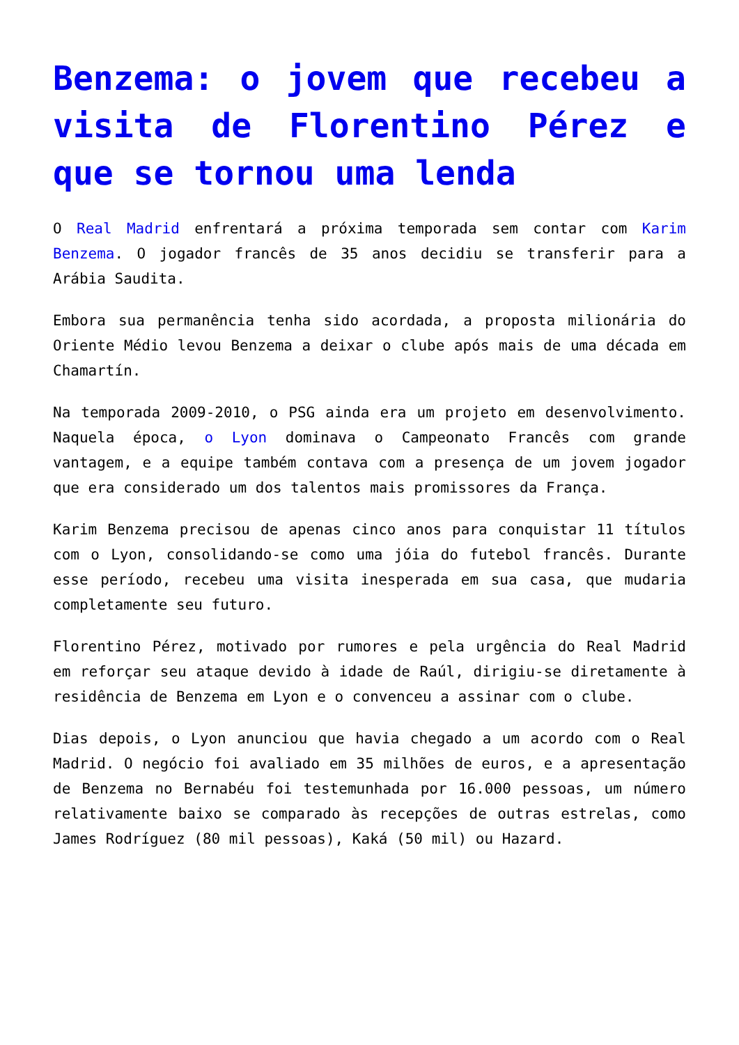Benzema: o jovem que recebeu a visita de Florentino Pérez e que se tornou uma lenda
O Real Madrid enfrentará a próxima temporada sem contar com Karim Benzema. O jogador francês de 35 anos decidiu se transferir para a Arábia Saudita.
Embora sua permanência tenha sido acordada, a proposta milionária do Oriente Médio levou Benzema a deixar o clube após mais de uma década em Chamartín.
Na temporada 2009-2010, o PSG ainda era um projeto em desenvolvimento. Naquela época, o Lyon dominava o Campeonato Francês com grande vantagem, e a equipe também contava com a presença de um jovem jogador que era considerado um dos talentos mais promissores da França.
Karim Benzema precisou de apenas cinco anos para conquistar 11 títulos com o Lyon, consolidando-se como uma jóia do futebol francês. Durante esse período, recebeu uma visita inesperada em sua casa, que mudaria completamente seu futuro.
Florentino Pérez, motivado por rumores e pela urgência do Real Madrid em reforçar seu ataque devido à idade de Raúl, dirigiu-se diretamente à residência de Benzema em Lyon e o convenceu a assinar com o clube.
Dias depois, o Lyon anunciou que havia chegado a um acordo com o Real Madrid. O negócio foi avaliado em 35 milhões de euros, e a apresentação de Benzema no Bernabéu foi testemunhada por 16.000 pessoas, um número relativamente baixo se comparado às recepções de outras estrelas, como James Rodríguez (80 mil pessoas), Kaká (50 mil) ou Hazard.